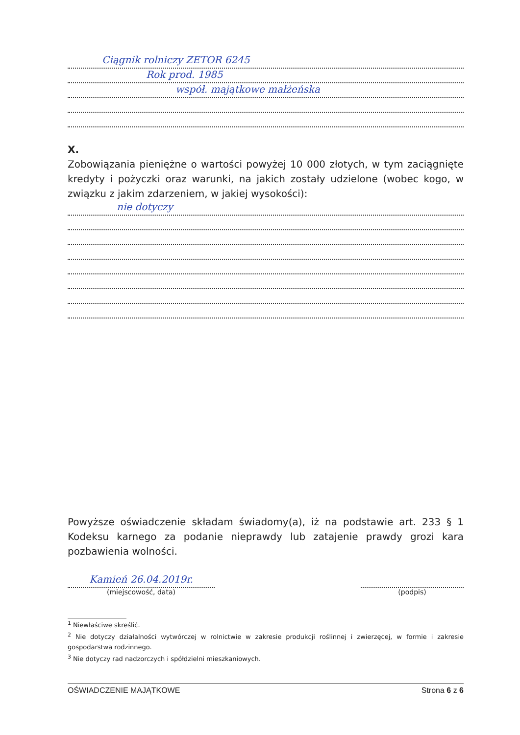Ciągnik rolniczy ZETOR 6245
Rok prod. 1985
współ. majątkowe małżeńska
X.
Zobowiązania pieniężne o wartości powyżej 10 000 złotych, w tym zaciągnięte kredyty i pożyczki oraz warunki, na jakich zostały udzielone (wobec kogo, w związku z jakim zdarzeniem, w jakiej wysokości):
nie dotyczy
Powyższe oświadczenie składam świadomy(a), iż na podstawie art. 233 § 1 Kodeksu karnego za podanie nieprawdy lub zatajenie prawdy grozi kara pozbawienia wolności.
Kamień 26.04.2019r.
(miejscowość, data)
(podpis)
<sup>1</sup> Niewłaściwe skreślić.
<sup>2</sup> Nie dotyczy działalności wytwórczej w rolnictwie w zakresie produkcji roślinnej i zwierzęcej, w formie i zakresie gospodarstwa rodzinnego.
<sup>3</sup> Nie dotyczy rad nadzorczych i spółdzielni mieszkaniowych.
OŚWIADCZENIE MAJĄTKOWE Strona 6 z 6